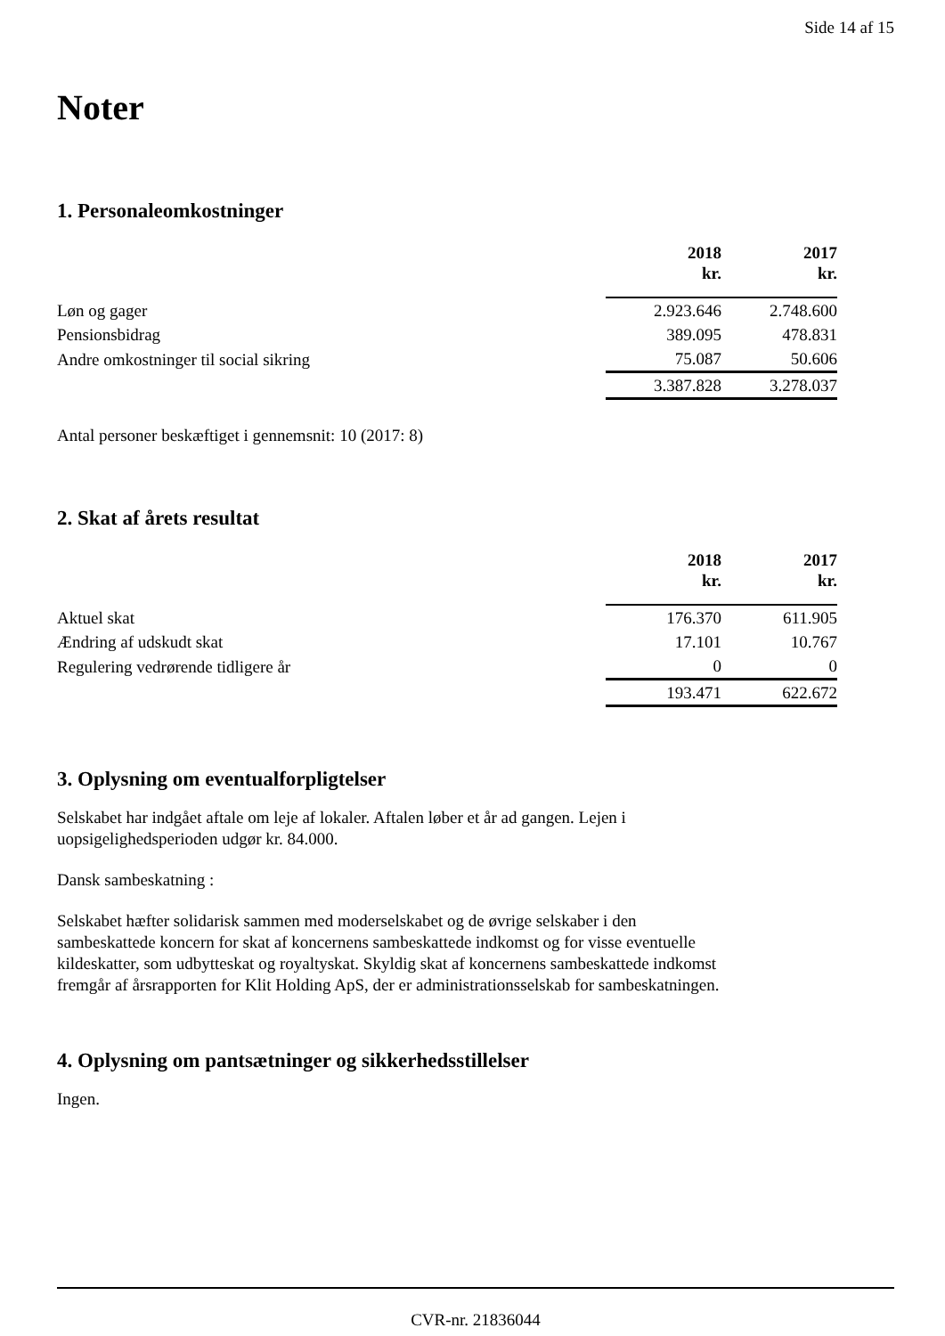Side 14 af 15
Noter
1. Personaleomkostninger
| | 2018 kr. | 2017 kr. |
| --- | --- | --- |
| Løn og gager | 2.923.646 | 2.748.600 |
| Pensionsbidrag | 389.095 | 478.831 |
| Andre omkostninger til social sikring | 75.087 | 50.606 |
| | 3.387.828 | 3.278.037 |
Antal personer beskæftiget i gennemsnit: 10 (2017: 8)
2. Skat af årets resultat
| | 2018 kr. | 2017 kr. |
| --- | --- | --- |
| Aktuel skat | 176.370 | 611.905 |
| Ændring af udskudt skat | 17.101 | 10.767 |
| Regulering vedrørende tidligere år | 0 | 0 |
| | 193.471 | 622.672 |
3. Oplysning om eventualforpligtelser
Selskabet har indgået aftale om leje af lokaler. Aftalen løber et år ad gangen. Lejen i
uopsigelighedsperioden udgør kr. 84.000.
Dansk sambeskatning :
Selskabet hæfter solidarisk sammen med moderselskabet og de øvrige selskaber i den
sambeskattede koncern for skat af koncernens sambeskattede indkomst og for visse eventuelle
kildeskatter, som udbytteskat og royaltyskat. Skyldig skat af koncernens sambeskattede indkomst
fremgår af årsrapporten for Klit Holding ApS, der er administrationsselskab for sambeskatningen.
4. Oplysning om pantsætninger og sikkerhedsstillelser
Ingen.
CVR-nr. 21836044